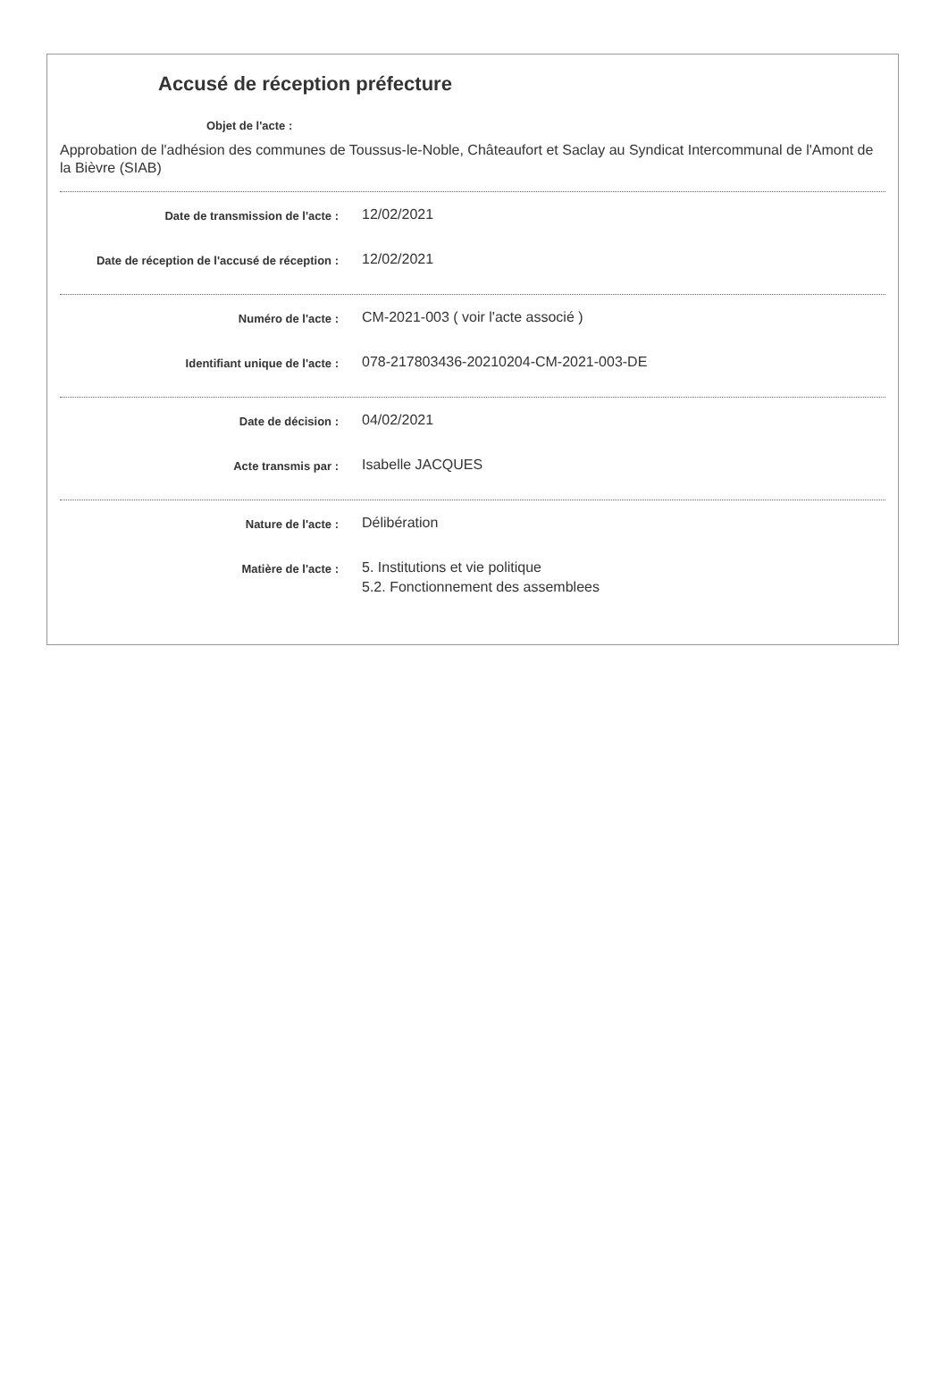Accusé de réception préfecture
Objet de l'acte :
Approbation de l'adhésion des communes de Toussus-le-Noble, Châteaufort et Saclay au Syndicat Intercommunal de l'Amont de la Bièvre (SIAB)
Date de transmission de l'acte :
12/02/2021
Date de réception de l'accusé de réception :
12/02/2021
Numéro de l'acte :
CM-2021-003 ( voir l'acte associé )
Identifiant unique de l'acte :
078-217803436-20210204-CM-2021-003-DE
Date de décision :
04/02/2021
Acte transmis par :
Isabelle JACQUES
Nature de l'acte :
Délibération
Matière de l'acte :
5. Institutions et vie politique
5.2. Fonctionnement des assemblees